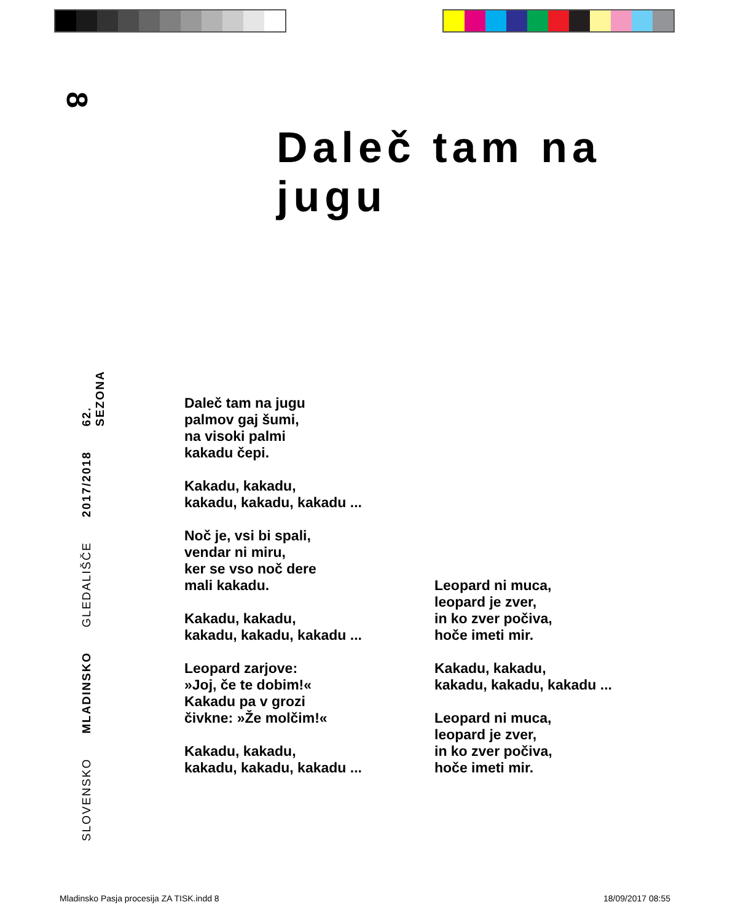8
Daleč tam na jugu
SLOVENSKO MLADINSKO GLEDALIŠČE 2017/2018 62. SEZONA
Daleč tam na jugu
palmov gaj šumi,
na visoki palmi
kakadu čepi.
Kakadu, kakadu,
kakadu, kakadu, kakadu ...
Noč je, vsi bi spali,
vendar ni miru,
ker se vso noč dere
mali kakadu.
Kakadu, kakadu,
kakadu, kakadu, kakadu ...
Leopard zarjove:
»Joj, če te dobim!«
Kakadu pa v grozi
čivkne: »Že molčim!«
Kakadu, kakadu,
kakadu, kakadu, kakadu ...
Leopard ni muca,
leopard je zver,
in ko zver počiva,
hoče imeti mir.
Kakadu, kakadu,
kakadu, kakadu, kakadu ...
Leopard ni muca,
leopard je zver,
in ko zver počiva,
hoče imeti mir.
Mladinsko Pasja procesija ZA TISK.indd 8
18/09/2017 08:55